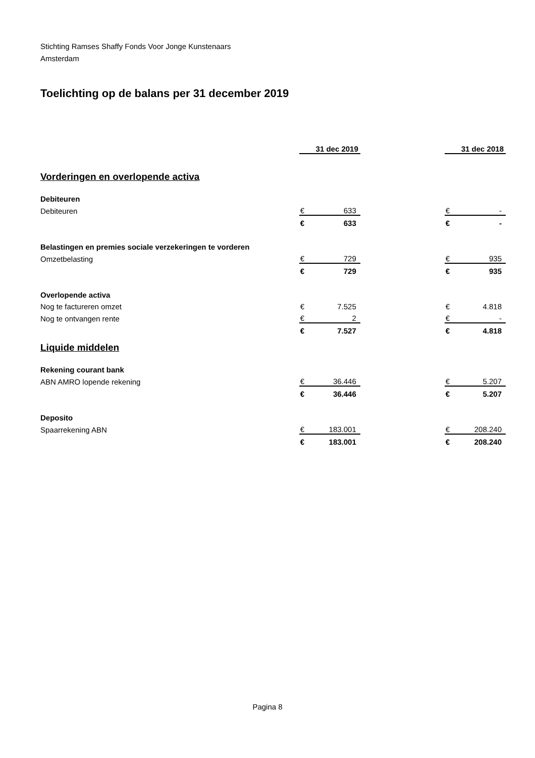Stichting Ramses Shaffy Fonds Voor Jonge Kunstenaars
Amsterdam
Toelichting op de balans per 31 december 2019
| | 31 dec 2019 | | | 31 dec 2018 | |
| Vorderingen en overlopende activa | | | | | |
| Debiteuren | | | | | |
| Debiteuren | € | 633 | | € | - |
| | € | 633 | | € | - |
| Belastingen en premies sociale verzekeringen te vorderen | | | | | |
| Omzetbelasting | € | 729 | | € | 935 |
| | € | 729 | | € | 935 |
| Overlopende activa | | | | | |
| Nog te factureren omzet | € | 7.525 | | € | 4.818 |
| Nog te ontvangen rente | € | 2 | | € | - |
| | € | 7.527 | | € | 4.818 |
| Liquide middelen | | | | | |
| Rekening courant bank | | | | | |
| ABN AMRO lopende rekening | € | 36.446 | | € | 5.207 |
| | € | 36.446 | | € | 5.207 |
| Deposito | | | | | |
| Spaarrekening ABN | € | 183.001 | | € | 208.240 |
| | € | 183.001 | | € | 208.240 |
Pagina 8